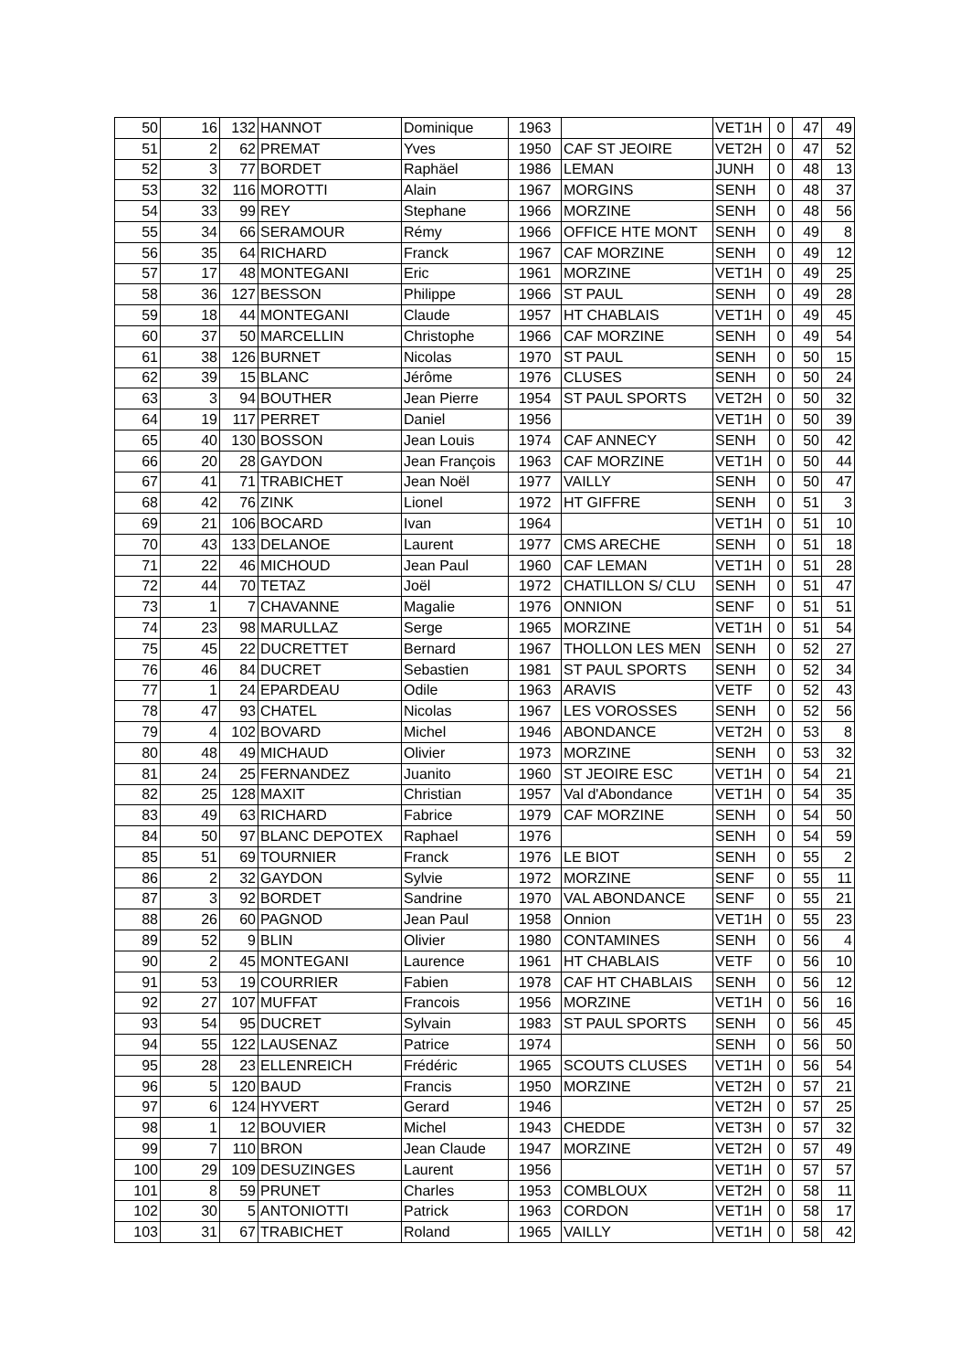| 50 | 16 | 132 | HANNOT | Dominique | 1963 | | VET1H | 0 | 47 | 49 |
| 51 | 2 | 62 | PREMAT | Yves | 1950 | CAF ST JEOIRE | VET2H | 0 | 47 | 52 |
| 52 | 3 | 77 | BORDET | Raphäel | 1986 | LEMAN | JUNH | 0 | 48 | 13 |
| 53 | 32 | 116 | MOROTTI | Alain | 1967 | MORGINS | SENH | 0 | 48 | 37 |
| 54 | 33 | 99 | REY | Stephane | 1966 | MORZINE | SENH | 0 | 48 | 56 |
| 55 | 34 | 66 | SERAMOUR | Rémy | 1966 | OFFICE HTE MONT | SENH | 0 | 49 | 8 |
| 56 | 35 | 64 | RICHARD | Franck | 1967 | CAF MORZINE | SENH | 0 | 49 | 12 |
| 57 | 17 | 48 | MONTEGANI | Eric | 1961 | MORZINE | VET1H | 0 | 49 | 25 |
| 58 | 36 | 127 | BESSON | Philippe | 1966 | ST PAUL | SENH | 0 | 49 | 28 |
| 59 | 18 | 44 | MONTEGANI | Claude | 1957 | HT CHABLAIS | VET1H | 0 | 49 | 45 |
| 60 | 37 | 50 | MARCELLIN | Christophe | 1966 | CAF MORZINE | SENH | 0 | 49 | 54 |
| 61 | 38 | 126 | BURNET | Nicolas | 1970 | ST PAUL | SENH | 0 | 50 | 15 |
| 62 | 39 | 15 | BLANC | Jérôme | 1976 | CLUSES | SENH | 0 | 50 | 24 |
| 63 | 3 | 94 | BOUTHER | Jean Pierre | 1954 | ST PAUL SPORTS | VET2H | 0 | 50 | 32 |
| 64 | 19 | 117 | PERRET | Daniel | 1956 | | VET1H | 0 | 50 | 39 |
| 65 | 40 | 130 | BOSSON | Jean Louis | 1974 | CAF ANNECY | SENH | 0 | 50 | 42 |
| 66 | 20 | 28 | GAYDON | Jean François | 1963 | CAF MORZINE | VET1H | 0 | 50 | 44 |
| 67 | 41 | 71 | TRABICHET | Jean Noël | 1977 | VAILLY | SENH | 0 | 50 | 47 |
| 68 | 42 | 76 | ZINK | Lionel | 1972 | HT GIFFRE | SENH | 0 | 51 | 3 |
| 69 | 21 | 106 | BOCARD | Ivan | 1964 | | VET1H | 0 | 51 | 10 |
| 70 | 43 | 133 | DELANOE | Laurent | 1977 | CMS ARECHE | SENH | 0 | 51 | 18 |
| 71 | 22 | 46 | MICHOUD | Jean Paul | 1960 | CAF LEMAN | VET1H | 0 | 51 | 28 |
| 72 | 44 | 70 | TETAZ | Joël | 1972 | CHATILLON S/ CLU | SENH | 0 | 51 | 47 |
| 73 | 1 | 7 | CHAVANNE | Magalie | 1976 | ONNION | SENF | 0 | 51 | 51 |
| 74 | 23 | 98 | MARULLAZ | Serge | 1965 | MORZINE | VET1H | 0 | 51 | 54 |
| 75 | 45 | 22 | DUCRETTET | Bernard | 1967 | THOLLON LES MEN | SENH | 0 | 52 | 27 |
| 76 | 46 | 84 | DUCRET | Sebastien | 1981 | ST PAUL SPORTS | SENH | 0 | 52 | 34 |
| 77 | 1 | 24 | EPARDEAU | Odile | 1963 | ARAVIS | VETF | 0 | 52 | 43 |
| 78 | 47 | 93 | CHATEL | Nicolas | 1967 | LES VOROSSES | SENH | 0 | 52 | 56 |
| 79 | 4 | 102 | BOVARD | Michel | 1946 | ABONDANCE | VET2H | 0 | 53 | 8 |
| 80 | 48 | 49 | MICHAUD | Olivier | 1973 | MORZINE | SENH | 0 | 53 | 32 |
| 81 | 24 | 25 | FERNANDEZ | Juanito | 1960 | ST JEOIRE ESC | VET1H | 0 | 54 | 21 |
| 82 | 25 | 128 | MAXIT | Christian | 1957 | Val d'Abondance | VET1H | 0 | 54 | 35 |
| 83 | 49 | 63 | RICHARD | Fabrice | 1979 | CAF MORZINE | SENH | 0 | 54 | 50 |
| 84 | 50 | 97 | BLANC DEPOTEX | Raphael | 1976 | | SENH | 0 | 54 | 59 |
| 85 | 51 | 69 | TOURNIER | Franck | 1976 | LE BIOT | SENH | 0 | 55 | 2 |
| 86 | 2 | 32 | GAYDON | Sylvie | 1972 | MORZINE | SENF | 0 | 55 | 11 |
| 87 | 3 | 92 | BORDET | Sandrine | 1970 | VAL ABONDANCE | SENF | 0 | 55 | 21 |
| 88 | 26 | 60 | PAGNOD | Jean Paul | 1958 | Onnion | VET1H | 0 | 55 | 23 |
| 89 | 52 | 9 | BLIN | Olivier | 1980 | CONTAMINES | SENH | 0 | 56 | 4 |
| 90 | 2 | 45 | MONTEGANI | Laurence | 1961 | HT CHABLAIS | VETF | 0 | 56 | 10 |
| 91 | 53 | 19 | COURRIER | Fabien | 1978 | CAF HT CHABLAIS | SENH | 0 | 56 | 12 |
| 92 | 27 | 107 | MUFFAT | Francois | 1956 | MORZINE | VET1H | 0 | 56 | 16 |
| 93 | 54 | 95 | DUCRET | Sylvain | 1983 | ST PAUL SPORTS | SENH | 0 | 56 | 45 |
| 94 | 55 | 122 | LAUSENAZ | Patrice | 1974 | | SENH | 0 | 56 | 50 |
| 95 | 28 | 23 | ELLENREICH | Frédéric | 1965 | SCOUTS CLUSES | VET1H | 0 | 56 | 54 |
| 96 | 5 | 120 | BAUD | Francis | 1950 | MORZINE | VET2H | 0 | 57 | 21 |
| 97 | 6 | 124 | HYVERT | Gerard | 1946 | | VET2H | 0 | 57 | 25 |
| 98 | 1 | 12 | BOUVIER | Michel | 1943 | CHEDDE | VET3H | 0 | 57 | 32 |
| 99 | 7 | 110 | BRON | Jean Claude | 1947 | MORZINE | VET2H | 0 | 57 | 49 |
| 100 | 29 | 109 | DESUZINGES | Laurent | 1956 | | VET1H | 0 | 57 | 57 |
| 101 | 8 | 59 | PRUNET | Charles | 1953 | COMBLOUX | VET2H | 0 | 58 | 11 |
| 102 | 30 | 5 | ANTONIOTTI | Patrick | 1963 | CORDON | VET1H | 0 | 58 | 17 |
| 103 | 31 | 67 | TRABICHET | Roland | 1965 | VAILLY | VET1H | 0 | 58 | 42 |